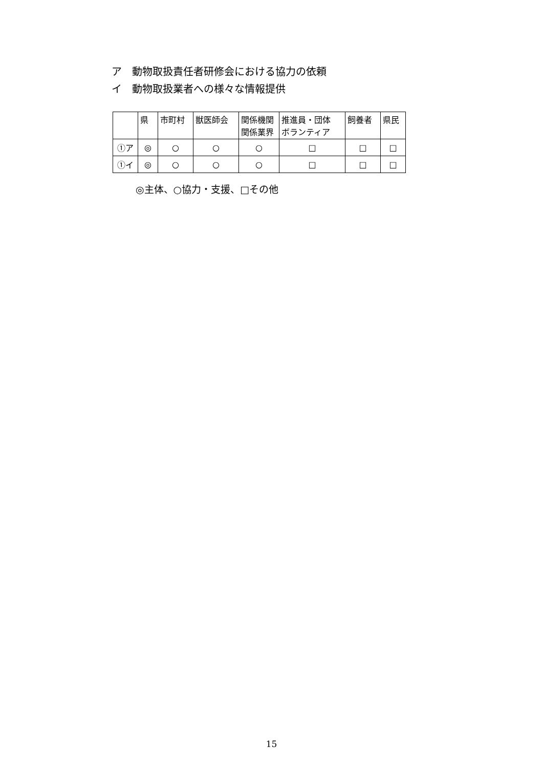ア　動物取扱責任者研修会における協力の依頼
イ　動物取扱業者への様々な情報提供
| | 県 | 市町村 | 獣医師会 | 関係機関 関係業界 | 推進員・団体 ボランティア | 飼養者 | 県民 |
| ①ア | ◎ | ○ | ○ | ○ | □ | □ | □ |
| ①イ | ◎ | ○ | ○ | ○ | □ | □ | □ |
◎主体、○協力・支援、□その他
15